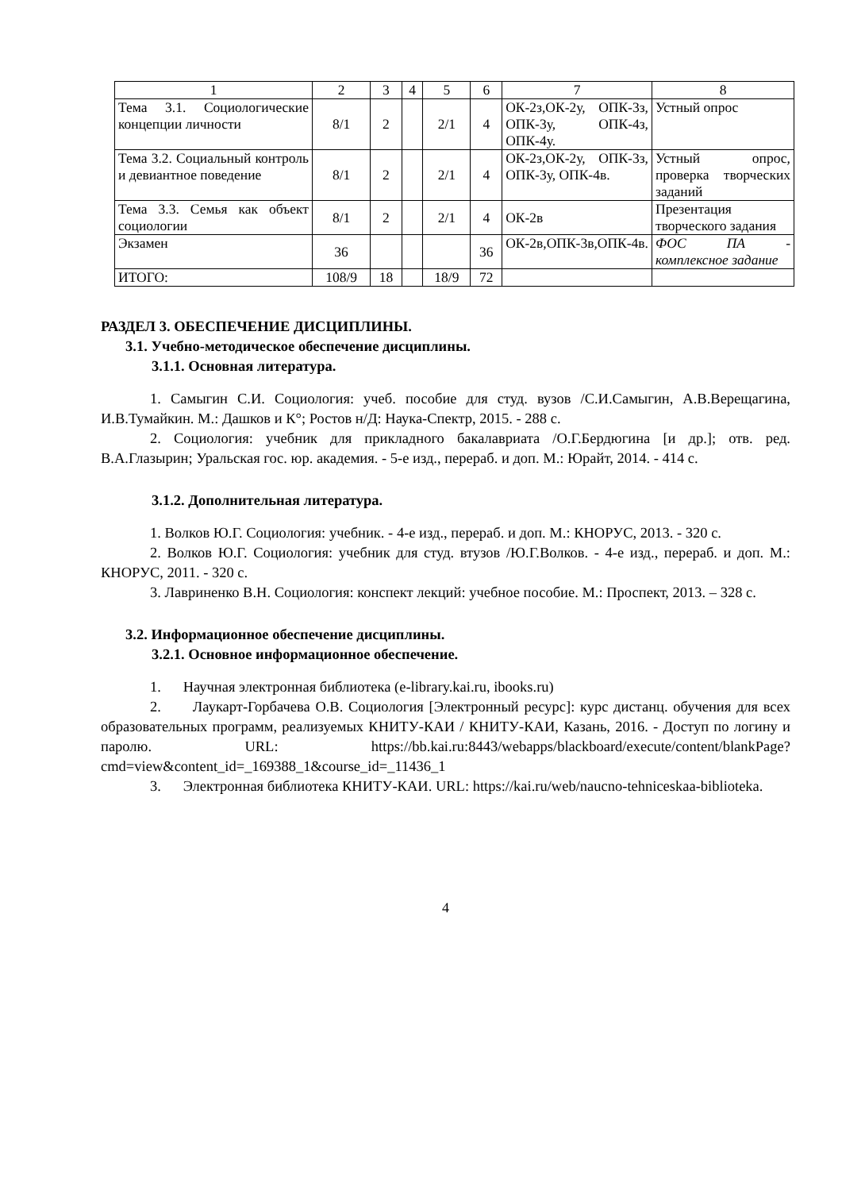| 1 | 2 | 3 | 4 | 5 | 6 | 7 | 8 |
| Тема 3.1. Социологические концепции личности | 8/1 | 2 | | 2/1 | 4 | ОК-2з,ОК-2у, ОПК-3з, ОПК-3у, ОПК-4з, ОПК-4у. | Устный опрос |
| Тема 3.2. Социальный контроль и девиантное поведение | 8/1 | 2 | | 2/1 | 4 | ОК-2з,ОК-2у, ОПК-3з, ОПК-3у, ОПК-4в. | Устный опрос, проверка творческих заданий |
| Тема 3.3. Семья как объект социологии | 8/1 | 2 | | 2/1 | 4 | ОК-2в | Презентация творческого задания |
| Экзамен | 36 | | | | 36 | ОК-2в,ОПК-3в,ОПК-4в. | ФОС ПА - комплексное задание |
| ИТОГО: | 108/9 | 18 | | 18/9 | 72 | | |
РАЗДЕЛ 3. ОБЕСПЕЧЕНИЕ ДИСЦИПЛИНЫ.
3.1. Учебно-методическое обеспечение дисциплины.
3.1.1. Основная литература.
1. Самыгин С.И. Социология: учеб. пособие для студ. вузов /С.И.Самыгин, А.В.Верещагина, И.В.Тумайкин. М.: Дашков и К°; Ростов н/Д: Наука-Спектр, 2015. - 288 с.
2. Социология: учебник для прикладного бакалавриата /О.Г.Бердюгина [и др.]; отв. ред. В.А.Глазырин; Уральская гос. юр. академия. - 5-е изд., перераб. и доп. М.: Юрайт, 2014. - 414 с.
3.1.2. Дополнительная литература.
1. Волков Ю.Г. Социология: учебник. - 4-е изд., перераб. и доп. М.: КНОРУС, 2013. - 320 с.
2. Волков Ю.Г. Социология: учебник для студ. втузов /Ю.Г.Волков. - 4-е изд., перераб. и доп. М.: КНОРУС, 2011. - 320 с.
3. Лавриненко В.Н. Социология: конспект лекций: учебное пособие. М.: Проспект, 2013. – 328 с.
3.2. Информационное обеспечение дисциплины.
3.2.1. Основное информационное обеспечение.
1. Научная электронная библиотека (e-library.kai.ru, ibooks.ru)
2. Лаукарт-Горбачева О.В. Социология [Электронный ресурс]: курс дистанц. обучения для всех образовательных программ, реализуемых КНИТУ-КАИ / КНИТУ-КАИ, Казань, 2016. - Доступ по логину и паролю. URL: https://bb.kai.ru:8443/webapps/blackboard/execute/content/blankPage?cmd=view&content_id=_169388_1&course_id=_11436_1
3. Электронная библиотека КНИТУ-КАИ. URL: https://kai.ru/web/naucno-tehniceskaa-biblioteka.
4